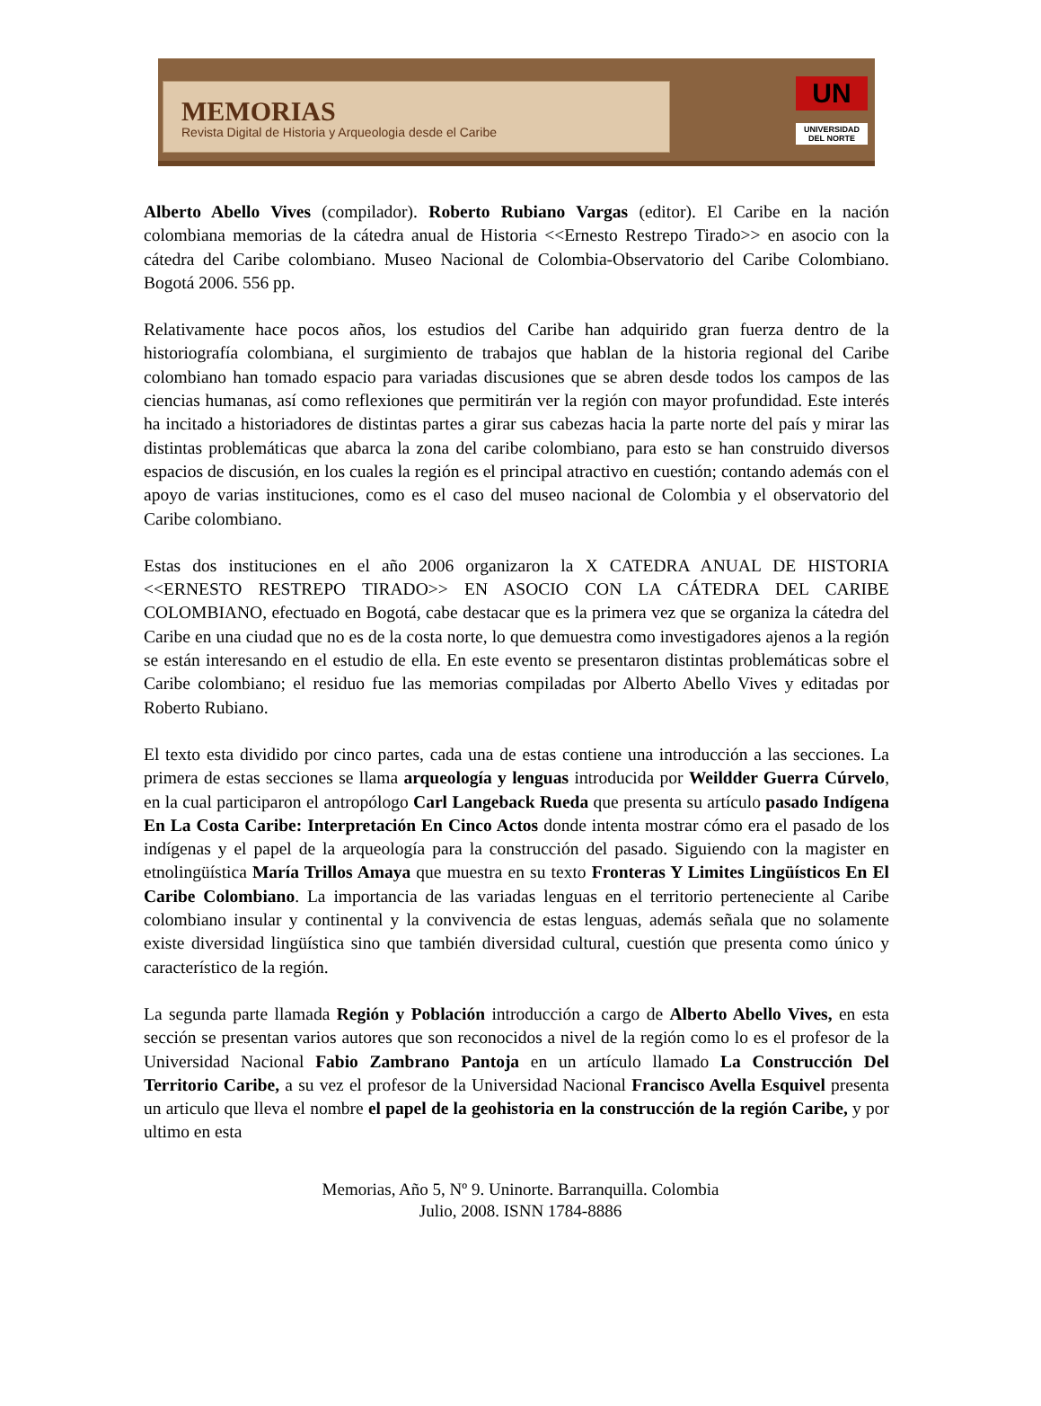MEMORIAS
Revista Digital de Historia y Arqueologia desde el Caribe
UN
UNIVERSIDAD
DEL NORTE
Alberto Abello Vives (compilador). Roberto Rubiano Vargas (editor). El Caribe en la nación colombiana memorias de la cátedra anual de Historia <<Ernesto Restrepo Tirado>> en asocio con la cátedra del Caribe colombiano. Museo Nacional de Colombia-Observatorio del Caribe Colombiano. Bogotá 2006. 556 pp.
Relativamente hace pocos años, los estudios del Caribe han adquirido gran fuerza dentro de la historiografía colombiana, el surgimiento de trabajos que hablan de la historia regional del Caribe colombiano han tomado espacio para variadas discusiones que se abren desde todos los campos de las ciencias humanas, así como reflexiones que permitirán ver la región con mayor profundidad. Este interés ha incitado a historiadores de distintas partes a girar sus cabezas hacia la parte norte del país y mirar las distintas problemáticas que abarca la zona del caribe colombiano, para esto se han construido diversos espacios de discusión, en los cuales la región es el principal atractivo en cuestión; contando además con el apoyo de varias instituciones, como es el caso del museo nacional de Colombia y el observatorio del Caribe colombiano.
Estas dos instituciones en el año 2006 organizaron la X CATEDRA ANUAL DE HISTORIA <<ERNESTO RESTREPO TIRADO>> EN ASOCIO CON LA CÁTEDRA DEL CARIBE COLOMBIANO, efectuado en Bogotá, cabe destacar que es la primera vez que se organiza la cátedra del Caribe en una ciudad que no es de la costa norte, lo que demuestra como investigadores ajenos a la región se están interesando en el estudio de ella. En este evento se presentaron distintas problemáticas sobre el Caribe colombiano; el residuo fue las memorias compiladas por Alberto Abello Vives y editadas por Roberto Rubiano.
El texto esta dividido por cinco partes, cada una de estas contiene una introducción a las secciones. La primera de estas secciones se llama arqueología y lenguas introducida por Weildder Guerra Cúrvelo, en la cual participaron el antropólogo Carl Langeback Rueda que presenta su artículo pasado Indígena En La Costa Caribe: Interpretación En Cinco Actos donde intenta mostrar cómo era el pasado de los indígenas y el papel de la arqueología para la construcción del pasado. Siguiendo con la magister en etnolingüística María Trillos Amaya que muestra en su texto Fronteras Y Limites Lingüísticos En El Caribe Colombiano. La importancia de las variadas lenguas en el territorio perteneciente al Caribe colombiano insular y continental y la convivencia de estas lenguas, además señala que no solamente existe diversidad lingüística sino que también diversidad cultural, cuestión que presenta como único y característico de la región.
La segunda parte llamada Región y Población introducción a cargo de Alberto Abello Vives, en esta sección se presentan varios autores que son reconocidos a nivel de la región como lo es el profesor de la Universidad Nacional Fabio Zambrano Pantoja en un artículo llamado La Construcción Del Territorio Caribe, a su vez el profesor de la Universidad Nacional Francisco Avella Esquivel presenta un articulo que lleva el nombre el papel de la geohistoria en la construcción de la región Caribe, y por ultimo en esta
Memorias, Año 5, Nº 9. Uninorte. Barranquilla. Colombia
Julio, 2008. ISNN 1784-8886